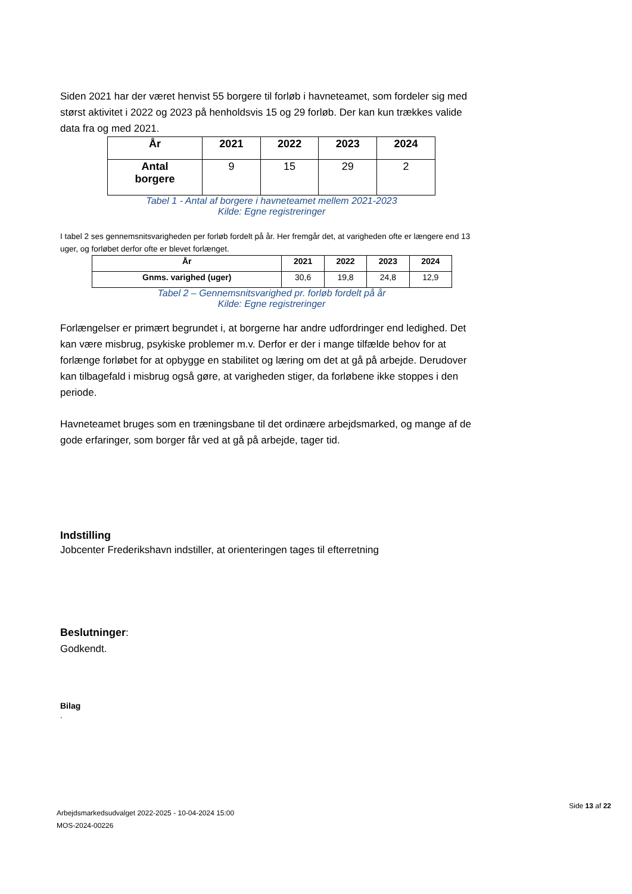Siden 2021 har der været henvist 55 borgere til forløb i havneteamet, som fordeler sig med størst aktivitet i 2022 og 2023 på henholdsvis 15 og 29 forløb. Der kan kun trækkes valide data fra og med 2021.
| År | 2021 | 2022 | 2023 | 2024 |
| --- | --- | --- | --- | --- |
| Antal borgere | 9 | 15 | 29 | 2 |
Tabel 1 - Antal af borgere i havneteamet mellem 2021-2023
Kilde: Egne registreringer
I tabel 2 ses gennemsnitsvarigheden per forløb fordelt på år. Her fremgår det, at varigheden ofte er længere end 13 uger, og forløbet derfor ofte er blevet forlænget.
| År | 2021 | 2022 | 2023 | 2024 |
| --- | --- | --- | --- | --- |
| Gnms. varighed (uger) | 30,6 | 19,8 | 24,8 | 12,9 |
Tabel 2 – Gennemsnitsvarighed pr. forløb fordelt på år
Kilde: Egne registreringer
Forlængelser er primært begrundet i, at borgerne har andre udfordringer end ledighed. Det kan være misbrug, psykiske problemer m.v. Derfor er der i mange tilfælde behov for at forlænge forløbet for at opbygge en stabilitet og læring om det at gå på arbejde. Derudover kan tilbagefald i misbrug også gøre, at varigheden stiger, da forløbene ikke stoppes i den periode.
Havneteamet bruges som en træningsbane til det ordinære arbejdsmarked, og mange af de gode erfaringer, som borger får ved at gå på arbejde, tager tid.
Indstilling
Jobcenter Frederikshavn indstiller, at orienteringen tages til efterretning
Beslutninger:
Godkendt.
Bilag
.
Arbejdsmarkedsudvalget 2022-2025 - 10-04-2024 15:00
MOS-2024-00226
Side 13 af 22